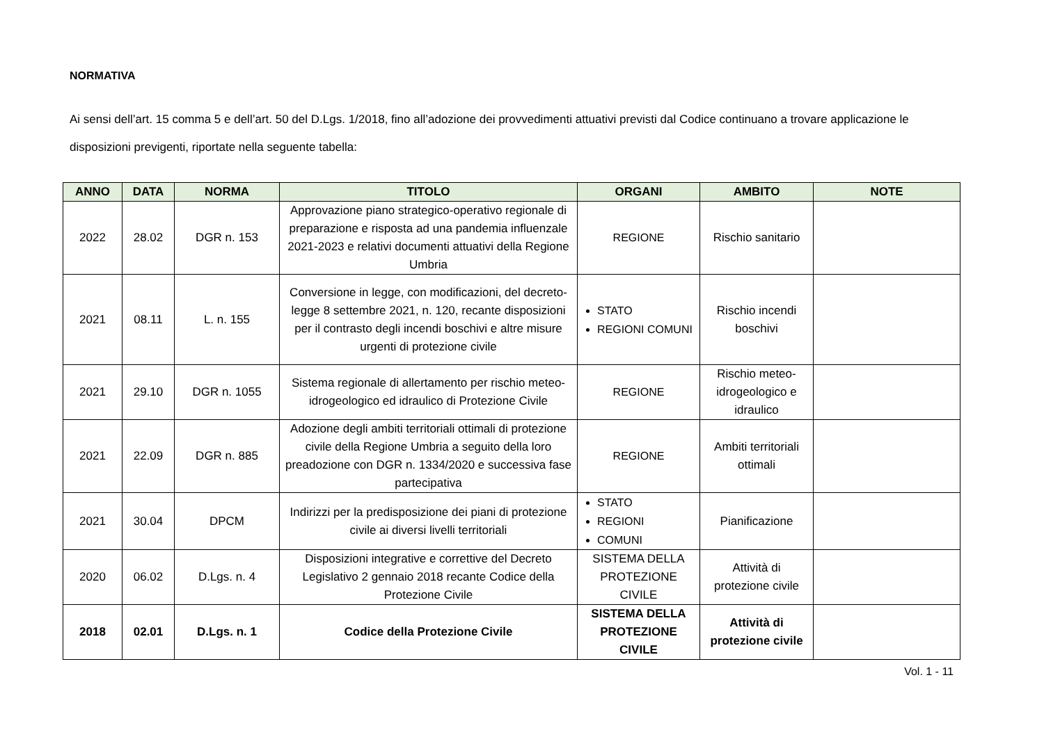NORMATIVA
Ai sensi dell’art. 15 comma 5 e dell’art. 50 del D.Lgs. 1/2018, fino all’adozione dei provvedimenti attuativi previsti dal Codice continuano a trovare applicazione le disposizioni previgenti, riportate nella seguente tabella:
| ANNO | DATA | NORMA | TITOLO | ORGANI | AMBITO | NOTE |
| --- | --- | --- | --- | --- | --- | --- |
| 2022 | 28.02 | DGR n. 153 | Approvazione piano strategico-operativo regionale di preparazione e risposta ad una pandemia influenzale 2021-2023 e relativi documenti attuativi della Regione Umbria | REGIONE | Rischio sanitario | |
| 2021 | 08.11 | L. n. 155 | Conversione in legge, con modificazioni, del decreto-legge 8 settembre 2021, n. 120, recante disposizioni per il contrasto degli incendi boschivi e altre misure urgenti di protezione civile | STATO REGIONI COMUNI | Rischio incendi boschivi | |
| 2021 | 29.10 | DGR n. 1055 | Sistema regionale di allertamento per rischio meteo-idrogeologico ed idraulico di Protezione Civile | REGIONE | Rischio meteo-idrogeologico e idraulico | |
| 2021 | 22.09 | DGR n. 885 | Adozione degli ambiti territoriali ottimali di protezione civile della Regione Umbria a seguito della loro preadozione con DGR n. 1334/2020 e successiva fase partecipativa | REGIONE | Ambiti territoriali ottimali | |
| 2021 | 30.04 | DPCM | Indirizzi per la predisposizione dei piani di protezione civile ai diversi livelli territoriali | STATO REGIONI COMUNI | Pianificazione | |
| 2020 | 06.02 | D.Lgs. n. 4 | Disposizioni integrative e correttive del Decreto Legislativo 2 gennaio 2018 recante Codice della Protezione Civile | SISTEMA DELLA PROTEZIONE CIVILE | Attività di protezione civile | |
| 2018 | 02.01 | D.Lgs. n. 1 | Codice della Protezione Civile | SISTEMA DELLA PROTEZIONE CIVILE | Attività di protezione civile | |
Vol. 1 - 11